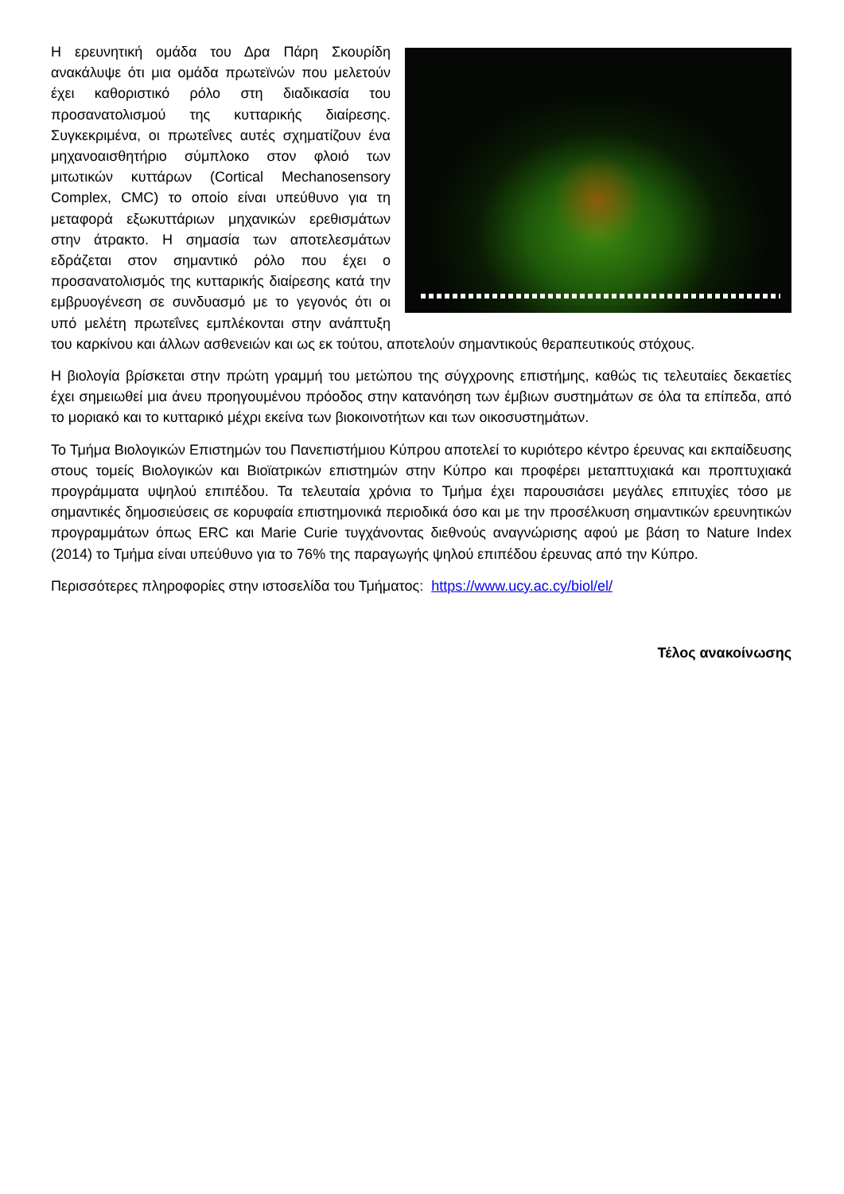Η ερευνητική ομάδα του Δρα Πάρη Σκουρίδη ανακάλυψε ότι μια ομάδα πρωτεϊνών που μελετούν έχει καθοριστικό ρόλο στη διαδικασία του προσανατολισμού της κυτταρικής διαίρεσης. Συγκεκριμένα, οι πρωτεΐνες αυτές σχηματίζουν ένα μηχανοαισθητήριο σύμπλοκο στον φλοιό των μιτωτικών κυττάρων (Cortical Mechanosensory Complex, CMC) το οποίο είναι υπεύθυνο για τη μεταφορά εξωκυττάριων μηχανικών ερεθισμάτων στην άτρακτο. Η σημασία των αποτελεσμάτων εδράζεται στον σημαντικό ρόλο που έχει ο προσανατολισμός της κυτταρικής διαίρεσης κατά την εμβρυογένεση σε συνδυασμό με το γεγονός ότι οι υπό μελέτη πρωτεΐνες εμπλέκονται στην ανάπτυξη του καρκίνου και άλλων ασθενειών και ως εκ τούτου, αποτελούν σημαντικούς θεραπευτικούς στόχους.
Η βιολογία βρίσκεται στην πρώτη γραμμή του μετώπου της σύγχρονης επιστήμης, καθώς τις τελευταίες δεκαετίες έχει σημειωθεί μια άνευ προηγουμένου πρόοδος στην κατανόηση των έμβιων συστημάτων σε όλα τα επίπεδα, από το μοριακό και το κυτταρικό μέχρι εκείνα των βιοκοινοτήτων και των οικοσυστημάτων.
Το Τμήμα Βιολογικών Επιστημών του Πανεπιστήμιου Κύπρου αποτελεί το κυριότερο κέντρο έρευνας και εκπαίδευσης στους τομείς Βιολογικών και Βιοϊατρικών επιστημών στην Κύπρο και προφέρει μεταπτυχιακά και προπτυχιακά προγράμματα υψηλού επιπέδου. Τα τελευταία χρόνια το Τμήμα έχει παρουσιάσει μεγάλες επιτυχίες τόσο με σημαντικές δημοσιεύσεις σε κορυφαία επιστημονικά περιοδικά όσο και με την προσέλκυση σημαντικών ερευνητικών προγραμμάτων όπως ERC και Marie Curie τυγχάνοντας διεθνούς αναγνώρισης αφού με βάση το Nature Index (2014) το Τμήμα είναι υπεύθυνο για το 76% της παραγωγής ψηλού επιπέδου έρευνας από την Κύπρο.
Περισσότερες πληροφορίες στην ιστοσελίδα του Τμήματος: https://www.ucy.ac.cy/biol/el/
Τέλος ανακοίνωσης